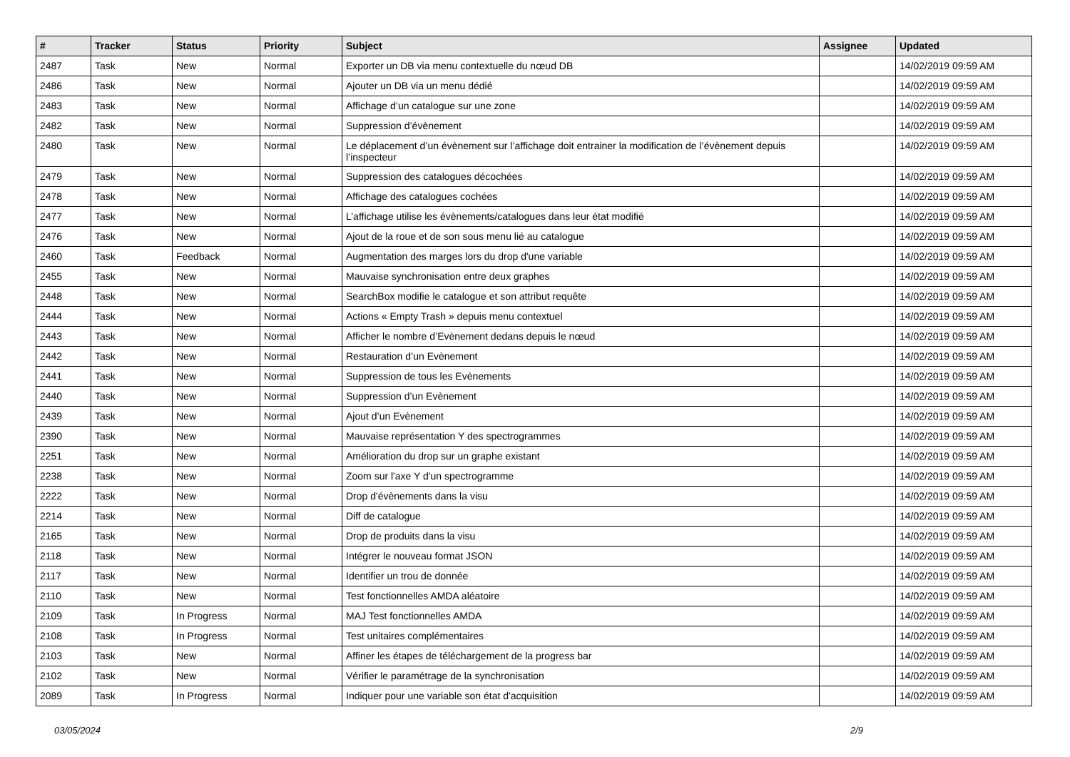| # | Tracker | Status | Priority | Subject | Assignee | Updated |
| --- | --- | --- | --- | --- | --- | --- |
| 2487 | Task | New | Normal | Exporter un DB via menu contextuelle du nœud DB | | 14/02/2019 09:59 AM |
| 2486 | Task | New | Normal | Ajouter un DB via un menu dédié | | 14/02/2019 09:59 AM |
| 2483 | Task | New | Normal | Affichage d’un catalogue sur une zone | | 14/02/2019 09:59 AM |
| 2482 | Task | New | Normal | Suppression d’évènement | | 14/02/2019 09:59 AM |
| 2480 | Task | New | Normal | Le déplacement d’un évènement sur l’affichage doit entrainer la modification de l’évènement depuis l’inspecteur | | 14/02/2019 09:59 AM |
| 2479 | Task | New | Normal | Suppression des catalogues décochées | | 14/02/2019 09:59 AM |
| 2478 | Task | New | Normal | Affichage des catalogues cochées | | 14/02/2019 09:59 AM |
| 2477 | Task | New | Normal | L’affichage utilise les évènements/catalogues dans leur état modifié | | 14/02/2019 09:59 AM |
| 2476 | Task | New | Normal | Ajout de la roue et de son sous menu lié au catalogue | | 14/02/2019 09:59 AM |
| 2460 | Task | Feedback | Normal | Augmentation des marges lors du drop d'une variable | | 14/02/2019 09:59 AM |
| 2455 | Task | New | Normal | Mauvaise synchronisation entre deux graphes | | 14/02/2019 09:59 AM |
| 2448 | Task | New | Normal | SearchBox modifie le catalogue et son attribut requête | | 14/02/2019 09:59 AM |
| 2444 | Task | New | Normal | Actions « Empty Trash » depuis menu contextuel | | 14/02/2019 09:59 AM |
| 2443 | Task | New | Normal | Afficher le nombre d’Evènement dedans depuis le nœud | | 14/02/2019 09:59 AM |
| 2442 | Task | New | Normal | Restauration d’un Evènement | | 14/02/2019 09:59 AM |
| 2441 | Task | New | Normal | Suppression de tous les Evènements | | 14/02/2019 09:59 AM |
| 2440 | Task | New | Normal | Suppression d’un Evènement | | 14/02/2019 09:59 AM |
| 2439 | Task | New | Normal | Ajout d’un Evènement | | 14/02/2019 09:59 AM |
| 2390 | Task | New | Normal | Mauvaise représentation Y des spectrogrammes | | 14/02/2019 09:59 AM |
| 2251 | Task | New | Normal | Amélioration du drop sur un graphe existant | | 14/02/2019 09:59 AM |
| 2238 | Task | New | Normal | Zoom sur l'axe Y d'un spectrogramme | | 14/02/2019 09:59 AM |
| 2222 | Task | New | Normal | Drop d'évènements dans la visu | | 14/02/2019 09:59 AM |
| 2214 | Task | New | Normal | Diff de catalogue | | 14/02/2019 09:59 AM |
| 2165 | Task | New | Normal | Drop de produits dans la visu | | 14/02/2019 09:59 AM |
| 2118 | Task | New | Normal | Intégrer le nouveau format JSON | | 14/02/2019 09:59 AM |
| 2117 | Task | New | Normal | Identifier un trou de donnée | | 14/02/2019 09:59 AM |
| 2110 | Task | New | Normal | Test fonctionnelles AMDA aléatoire | | 14/02/2019 09:59 AM |
| 2109 | Task | In Progress | Normal | MAJ Test fonctionnelles AMDA | | 14/02/2019 09:59 AM |
| 2108 | Task | In Progress | Normal | Test unitaires complémentaires | | 14/02/2019 09:59 AM |
| 2103 | Task | New | Normal | Affiner les étapes de téléchargement de la progress bar | | 14/02/2019 09:59 AM |
| 2102 | Task | New | Normal | Vérifier le paramétrage de la synchronisation | | 14/02/2019 09:59 AM |
| 2089 | Task | In Progress | Normal | Indiquer pour une variable son état d'acquisition | | 14/02/2019 09:59 AM |
03/05/2024 2/9